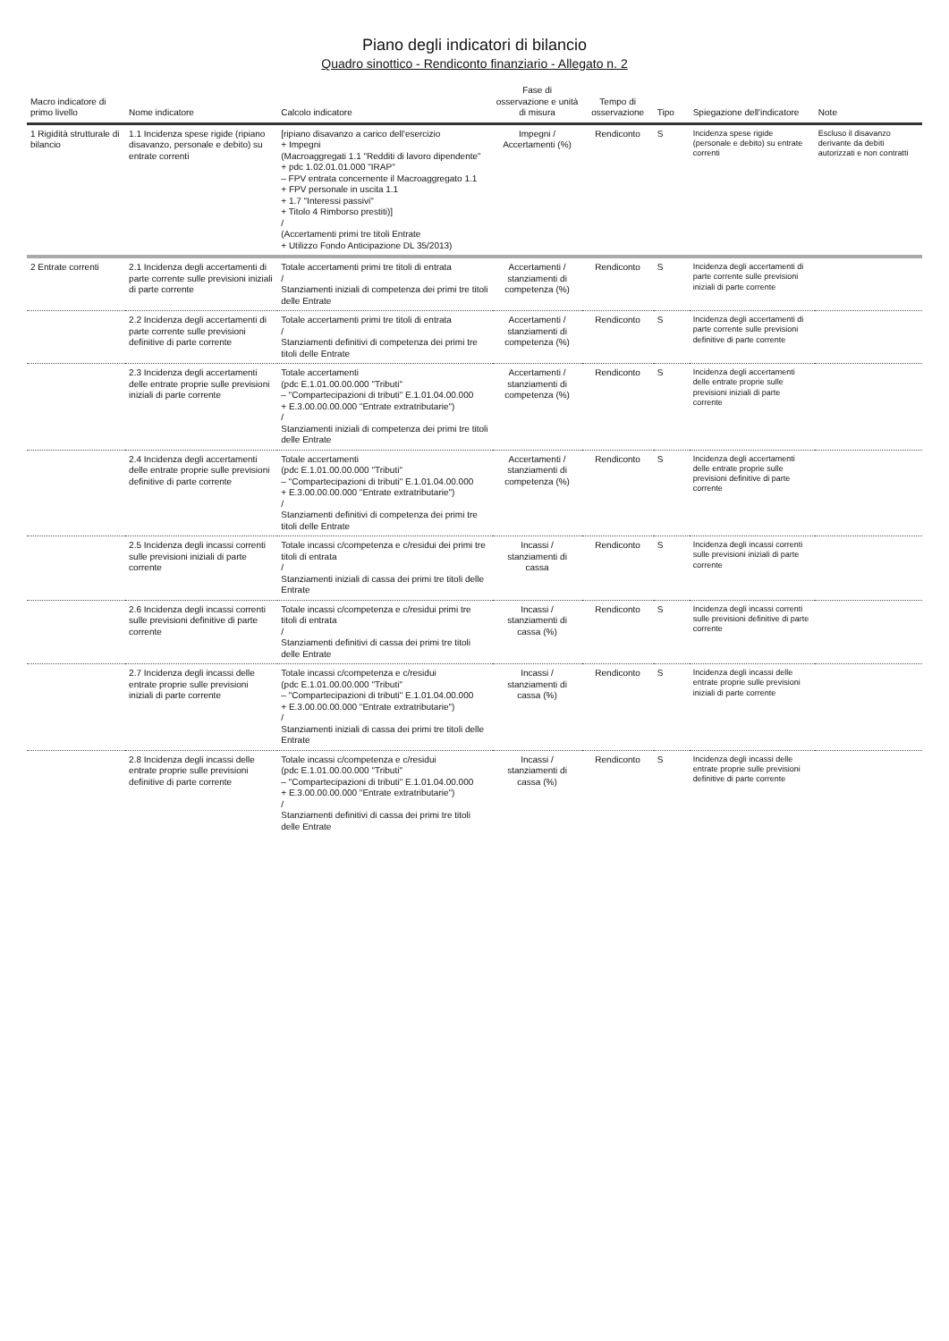Piano degli indicatori di bilancio
Quadro sinottico - Rendiconto finanziario - Allegato n. 2
| Macro indicatore di primo livello | Nome indicatore | Calcolo indicatore | Fase di osservazione e unità di misura | Tempo di osservazione | Tipo | Spiegazione dell'indicatore | Note |
| --- | --- | --- | --- | --- | --- | --- | --- |
| 1 Rigidità strutturale di bilancio | 1.1 Incidenza spese rigide (ripiano disavanzo, personale e debito) su entrate correnti | [ripiano disavanzo a carico dell'esercizio + Impegni (Macroaggregati 1.1 "Redditi di lavoro dipendente" + pdc 1.02.01.01.000 "IRAP" – FPV entrata concernente il Macroaggregato 1.1 + FPV personale in uscita 1.1 + 1.7 "Interessi passivi" + Titolo 4 Rimborso prestiti)] / (Accertamenti primi tre titoli Entrate + Utilizzo Fondo Anticipazione DL 35/2013) | Impegni / Accertamenti (%) | Rendiconto | S | Incidenza spese rigide (personale e debito) su entrate correnti | Escluso il disavanzo derivante da debiti autorizzati e non contratti |
| 2 Entrate correnti | 2.1 Incidenza degli accertamenti di parte corrente sulle previsioni iniziali di parte corrente | Totale accertamenti primi tre titoli di entrata / Stanziamenti iniziali di competenza dei primi tre titoli delle Entrate | Accertamenti / stanziamenti di competenza (%) | Rendiconto | S | Incidenza degli accertamenti di parte corrente sulle previsioni iniziali di parte corrente | |
| | 2.2 Incidenza degli accertamenti di parte corrente sulle previsioni definitive di parte corrente | Totale accertamenti primi tre titoli di entrata / Stanziamenti definitivi di competenza dei primi tre titoli delle Entrate | Accertamenti / stanziamenti di competenza (%) | Rendiconto | S | Incidenza degli accertamenti di parte corrente sulle previsioni definitive di parte corrente | |
| | 2.3 Incidenza degli accertamenti delle entrate proprie sulle previsioni iniziali di parte corrente | Totale accertamenti (pdc E.1.01.00.00.000 "Tributi" – "Compartecipazioni di tributi" E.1.01.04.00.000 + E.3.00.00.00.000 "Entrate extratributarie") / Stanziamenti iniziali di competenza dei primi tre titoli delle Entrate | Accertamenti / stanziamenti di competenza (%) | Rendiconto | S | Incidenza degli accertamenti delle entrate proprie sulle previsioni iniziali di parte corrente | |
| | 2.4 Incidenza degli accertamenti delle entrate proprie sulle previsioni definitive di parte corrente | Totale accertamenti (pdc E.1.01.00.00.000 "Tributi" – "Compartecipazioni di tributi" E.1.01.04.00.000 + E.3.00.00.00.000 "Entrate extratributarie") / Stanziamenti definitivi di competenza dei primi tre titoli delle Entrate | Accertamenti / stanziamenti di competenza (%) | Rendiconto | S | Incidenza degli accertamenti delle entrate proprie sulle previsioni definitive di parte corrente | |
| | 2.5 Incidenza degli incassi correnti sulle previsioni iniziali di parte corrente | Totale incassi c/competenza e c/residui dei primi tre titoli di entrata / Stanziamenti iniziali di cassa dei primi tre titoli delle Entrate | Incassi / stanziamenti di cassa | Rendiconto | S | Incidenza degli incassi correnti sulle previsioni iniziali di parte corrente | |
| | 2.6 Incidenza degli incassi correnti sulle previsioni definitive di parte corrente | Totale incassi c/competenza e c/residui primi tre titoli di entrata / Stanziamenti definitivi di cassa dei primi tre titoli delle Entrate | Incassi / stanziamenti di cassa (%) | Rendiconto | S | Incidenza degli incassi correnti sulle previsioni definitive di parte corrente | |
| | 2.7 Incidenza degli incassi delle entrate proprie sulle previsioni iniziali di parte corrente | Totale incassi c/competenza e c/residui (pdc E.1.01.00.00.000 "Tributi" – "Compartecipazioni di tributi" E.1.01.04.00.000 + E.3.00.00.00.000 "Entrate extratributarie") / Stanziamenti iniziali di cassa dei primi tre titoli delle Entrate | Incassi / stanziamenti di cassa (%) | Rendiconto | S | Incidenza degli incassi delle entrate proprie sulle previsioni iniziali di parte corrente | |
| | 2.8 Incidenza degli incassi delle entrate proprie sulle previsioni definitive di parte corrente | Totale incassi c/competenza e c/residui (pdc E.1.01.00.00.000 "Tributi" – "Compartecipazioni di tributi" E.1.01.04.00.000 + E.3.00.00.00.000 "Entrate extratributarie") / Stanziamenti definitivi di cassa dei primi tre titoli delle Entrate | Incassi / stanziamenti di cassa (%) | Rendiconto | S | Incidenza degli incassi delle entrate proprie sulle previsioni definitive di parte corrente | |